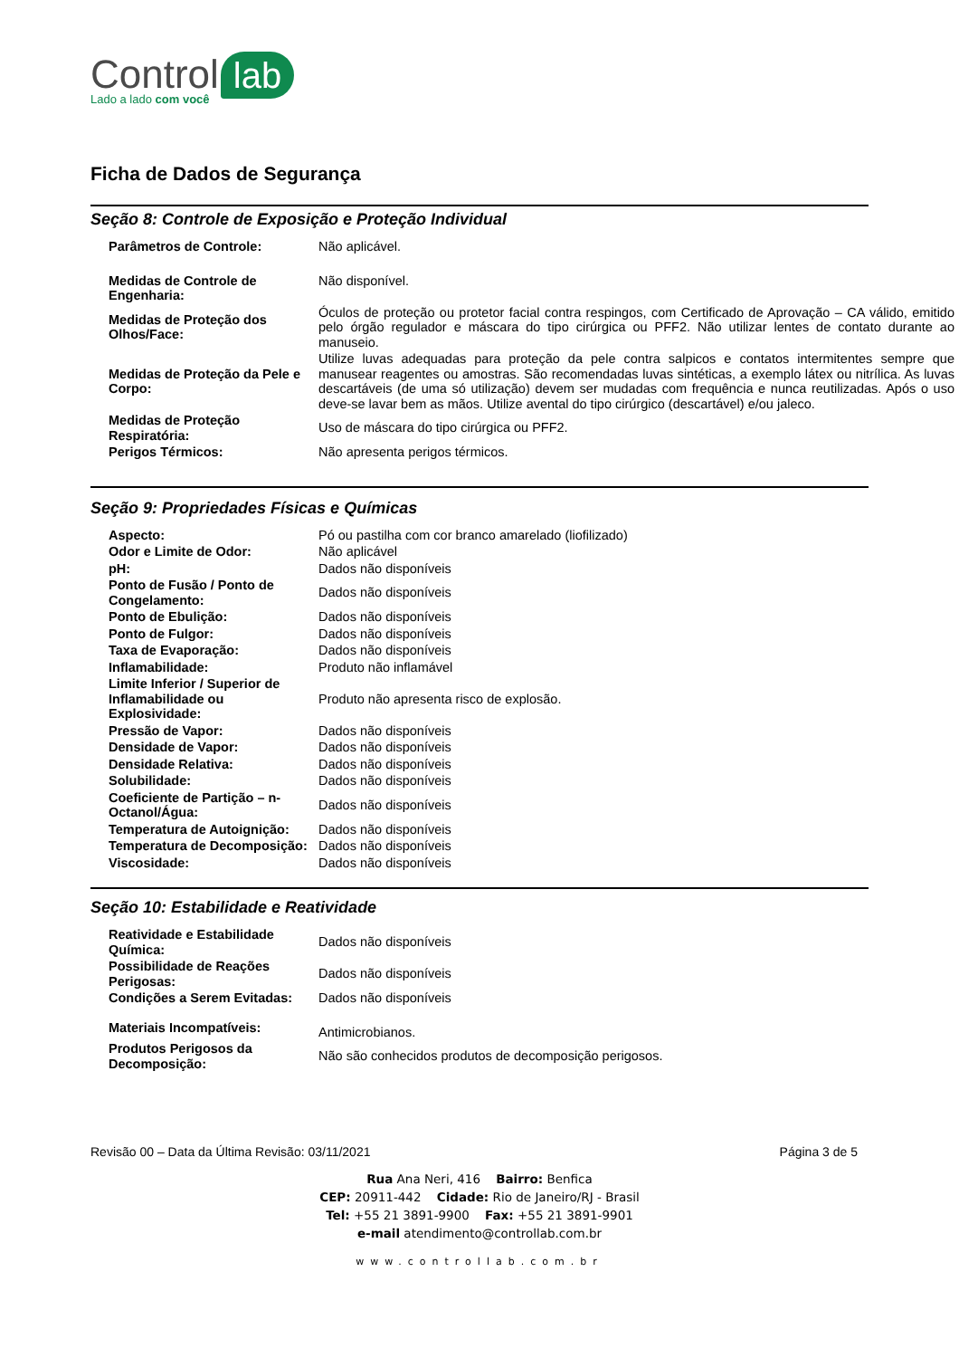Control lab
Lado a lado com você
Ficha de Dados de Segurança
Seção 8: Controle de Exposição e Proteção Individual
| Parâmetros de Controle: | Não aplicável. |
| Medidas de Controle de Engenharia: | Não disponível. |
| Medidas de Proteção dos Olhos/Face: | Óculos de proteção ou protetor facial contra respingos, com Certificado de Aprovação – CA válido, emitido pelo órgão regulador e máscara do tipo cirúrgica ou PFF2. Não utilizar lentes de contato durante ao manuseio. |
| Medidas de Proteção da Pele e Corpo: | Utilize luvas adequadas para proteção da pele contra salpicos e contatos intermitentes sempre que manusear reagentes ou amostras. São recomendadas luvas sintéticas, a exemplo látex ou nitrílica. As luvas descartáveis (de uma só utilização) devem ser mudadas com frequência e nunca reutilizadas. Após o uso deve-se lavar bem as mãos. Utilize avental do tipo cirúrgico (descartável) e/ou jaleco. |
| Medidas de Proteção Respiratória: | Uso de máscara do tipo cirúrgica ou PFF2. |
| Perigos Térmicos: | Não apresenta perigos térmicos. |
Seção 9: Propriedades Físicas e Químicas
| Aspecto: | Pó ou pastilha com cor branco amarelado (liofilizado) |
| Odor e Limite de Odor: | Não aplicável |
| pH: | Dados não disponíveis |
| Ponto de Fusão / Ponto de Congelamento: | Dados não disponíveis |
| Ponto de Ebulição: | Dados não disponíveis |
| Ponto de Fulgor: | Dados não disponíveis |
| Taxa de Evaporação: | Dados não disponíveis |
| Inflamabilidade: | Produto não inflamável |
| Limite Inferior / Superior de Inflamabilidade ou Explosividade: | Produto não apresenta risco de explosão. |
| Pressão de Vapor: | Dados não disponíveis |
| Densidade de Vapor: | Dados não disponíveis |
| Densidade Relativa: | Dados não disponíveis |
| Solubilidade: | Dados não disponíveis |
| Coeficiente de Partição – n-Octanol/Água: | Dados não disponíveis |
| Temperatura de Autoignição: | Dados não disponíveis |
| Temperatura de Decomposição: | Dados não disponíveis |
| Viscosidade: | Dados não disponíveis |
Seção 10: Estabilidade e Reatividade
| Reatividade e Estabilidade Química: | Dados não disponíveis |
| Possibilidade de Reações Perigosas: | Dados não disponíveis |
| Condições a Serem Evitadas: | Dados não disponíveis |
| Materiais Incompatíveis: | Antimicrobianos. |
| Produtos Perigosos da Decomposição: | Não são conhecidos produtos de decomposição perigosos. |
Revisão 00 – Data da Última Revisão: 03/11/2021 Página 3 de 5
Rua Ana Neri, 416 Bairro: Benfica
CEP: 20911-442 Cidade: Rio de Janeiro/RJ - Brasil
Tel: +55 21 3891-9900 Fax: +55 21 3891-9901
e-mail atendimento@controllab.com.br
www.controllab.com.br